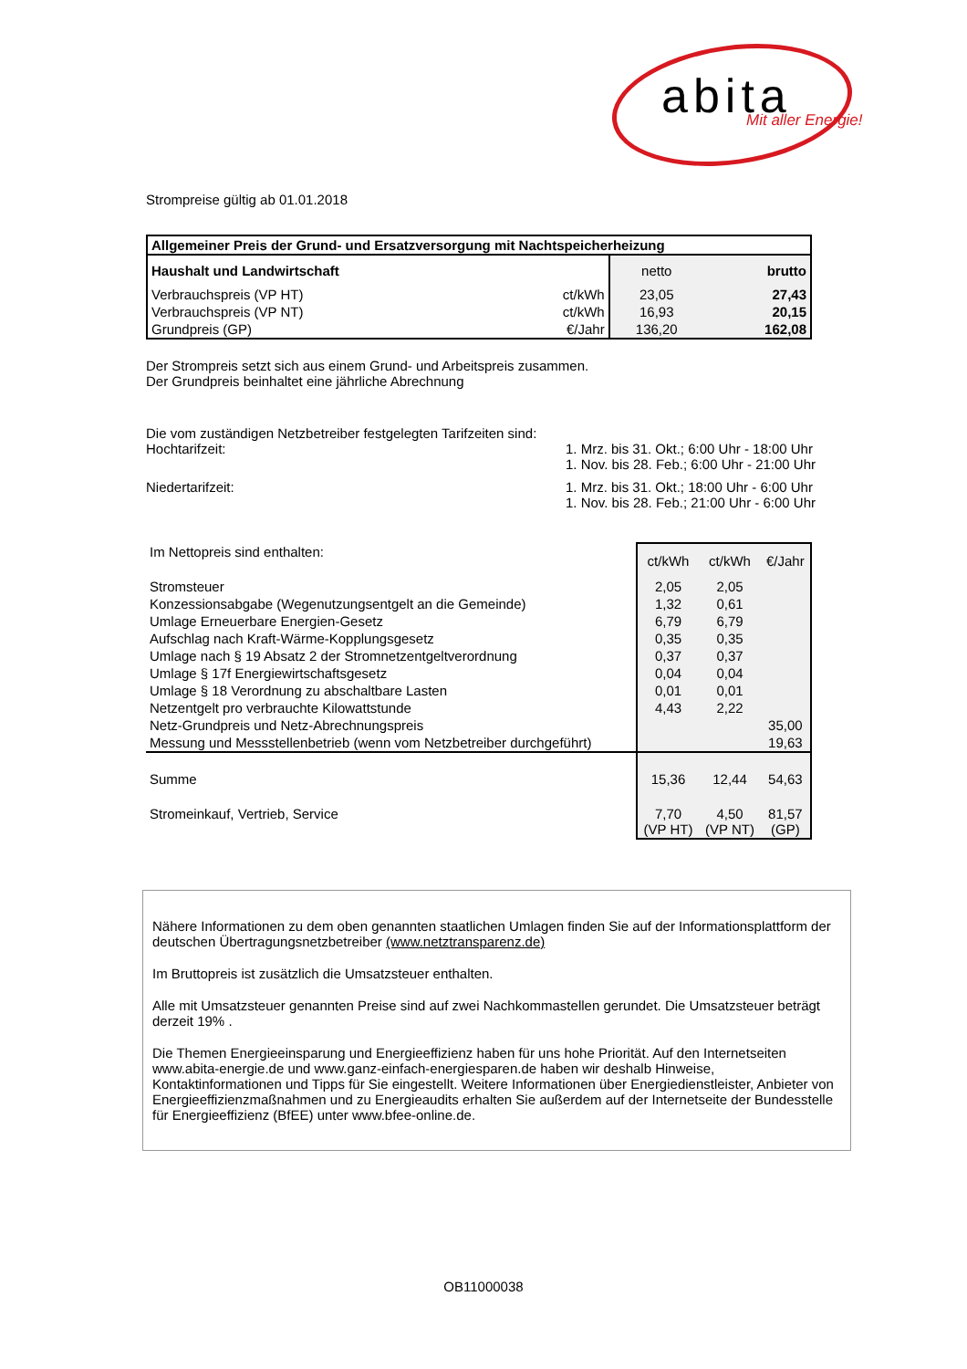abita Mit aller Energie!
Strompreise gültig ab 01.01.2018
| Allgemeiner Preis der Grund- und Ersatzversorgung mit Nachtspeicherheizung | | | | |
| --- | --- | --- | --- | --- |
| Haushalt und Landwirtschaft | | netto | | brutto |
| Verbrauchspreis (VP HT) | ct/kWh | 23,05 | | 27,43 |
| Verbrauchspreis (VP NT) | ct/kWh | 16,93 | | 20,15 |
| Grundpreis (GP) | €/Jahr | 136,20 | | 162,08 |
Der Strompreis setzt sich aus einem Grund- und Arbeitspreis zusammen.
Der Grundpreis beinhaltet eine jährliche Abrechnung
| Die vom zuständigen Netzbetreiber festgelegten Tarifzeiten sind: | |
| Hochtarifzeit: | 1. Mrz. bis 31. Okt.; 6:00 Uhr - 18:00 Uhr 1. Nov. bis 28. Feb.; 6:00 Uhr - 21:00 Uhr |
| Niedertarifzeit: | 1. Mrz. bis 31. Okt.; 18:00 Uhr - 6:00 Uhr 1. Nov. bis 28. Feb.; 21:00 Uhr - 6:00 Uhr |
| Im Nettopreis sind enthalten: | ct/kWh | ct/kWh | €/Jahr |
| Stromsteuer | 2,05 | 2,05 | |
| Konzessionsabgabe (Wegenutzungsentgelt an die Gemeinde) | 1,32 | 0,61 | |
| Umlage Erneuerbare Energien-Gesetz | 6,79 | 6,79 | |
| Aufschlag nach Kraft-Wärme-Kopplungsgesetz | 0,35 | 0,35 | |
| Umlage nach § 19 Absatz 2 der Stromnetzentgeltverordnung | 0,37 | 0,37 | |
| Umlage § 17f Energiewirtschaftsgesetz | 0,04 | 0,04 | |
| Umlage § 18 Verordnung zu abschaltbare Lasten | 0,01 | 0,01 | |
| Netzentgelt pro verbrauchte Kilowattstunde | 4,43 | 2,22 | |
| Netz-Grundpreis und Netz-Abrechnungspreis | | | 35,00 |
| Messung und Messstellenbetrieb (wenn vom Netzbetreiber durchgeführt) | | | 19,63 |
| Summe | 15,36 | 12,44 | 54,63 |
| Stromeinkauf, Vertrieb, Service | 7,70 (VP HT) | 4,50 (VP NT) | 81,57 (GP) |
Nähere Informationen zu dem oben genannten staatlichen Umlagen finden Sie auf der Informationsplattform der deutschen Übertragungsnetzbetreiber (www.netztransparenz.de)
Im Bruttopreis ist zusätzlich die Umsatzsteuer enthalten.
Alle mit Umsatzsteuer genannten Preise sind auf zwei Nachkommastellen gerundet. Die Umsatzsteuer beträgt derzeit 19% .
Die Themen Energieeinsparung und Energieeffizienz haben für uns hohe Priorität. Auf den Internetseiten www.abita-energie.de und www.ganz-einfach-energiesparen.de haben wir deshalb Hinweise, Kontaktinformationen und Tipps für Sie eingestellt. Weitere Informationen über Energiedienstleister, Anbieter von Energieeffizienzmaßnahmen und zu Energieaudits erhalten Sie außerdem auf der Internetseite der Bundesstelle für Energieeffizienz (BfEE) unter www.bfee-online.de.
OB11000038